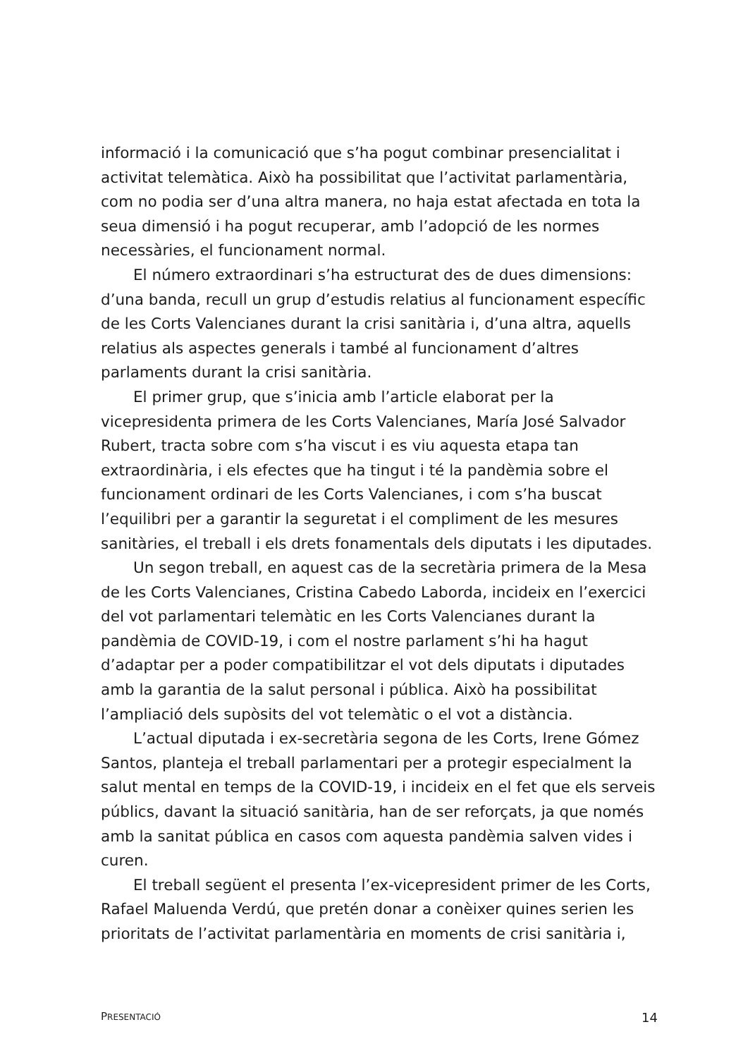informació i la comunicació que s’ha pogut combinar presencialitat i activitat telemàtica. Això ha possibilitat que l’activitat parlamentària, com no podia ser d’una altra manera, no haja estat afectada en tota la seua dimensió i ha pogut recuperar, amb l’adopció de les normes necessàries, el funcionament normal.
El número extraordinari s’ha estructurat des de dues dimensions: d’una banda, recull un grup d’estudis relatius al funcionament específic de les Corts Valencianes durant la crisi sanitària i, d’una altra, aquells relatius als aspectes generals i també al funcionament d’altres parlaments durant la crisi sanitària.
El primer grup, que s’inicia amb l’article elaborat per la vicepresidenta primera de les Corts Valencianes, María José Salvador Rubert, tracta sobre com s’ha viscut i es viu aquesta etapa tan extraordinària, i els efectes que ha tingut i té la pandèmia sobre el funcionament ordinari de les Corts Valencianes, i com s’ha buscat l’equilibri per a garantir la seguretat i el compliment de les mesures sanitàries, el treball i els drets fonamentals dels diputats i les diputades.
Un segon treball, en aquest cas de la secretària primera de la Mesa de les Corts Valencianes, Cristina Cabedo Laborda, incideix en l’exercici del vot parlamentari telemàtic en les Corts Valencianes durant la pandèmia de COVID-19, i com el nostre parlament s’hi ha hagut d’adaptar per a poder compatibilitzar el vot dels diputats i diputades amb la garantia de la salut personal i pública. Això ha possibilitat l’ampliació dels supòsits del vot telemàtic o el vot a distància.
L’actual diputada i ex-secretària segona de les Corts, Irene Gómez Santos, planteja el treball parlamentari per a protegir especialment la salut mental en temps de la COVID-19, i incideix en el fet que els serveis públics, davant la situació sanitària, han de ser reforçats, ja que només amb la sanitat pública en casos com aquesta pandèmia salven vides i curen.
El treball següent el presenta l’ex-vicepresident primer de les Corts, Rafael Maluenda Verdú, que pretén donar a conèixer quines serien les prioritats de l’activitat parlamentària en moments de crisi sanitària i,
PRESENTACIÓ 14